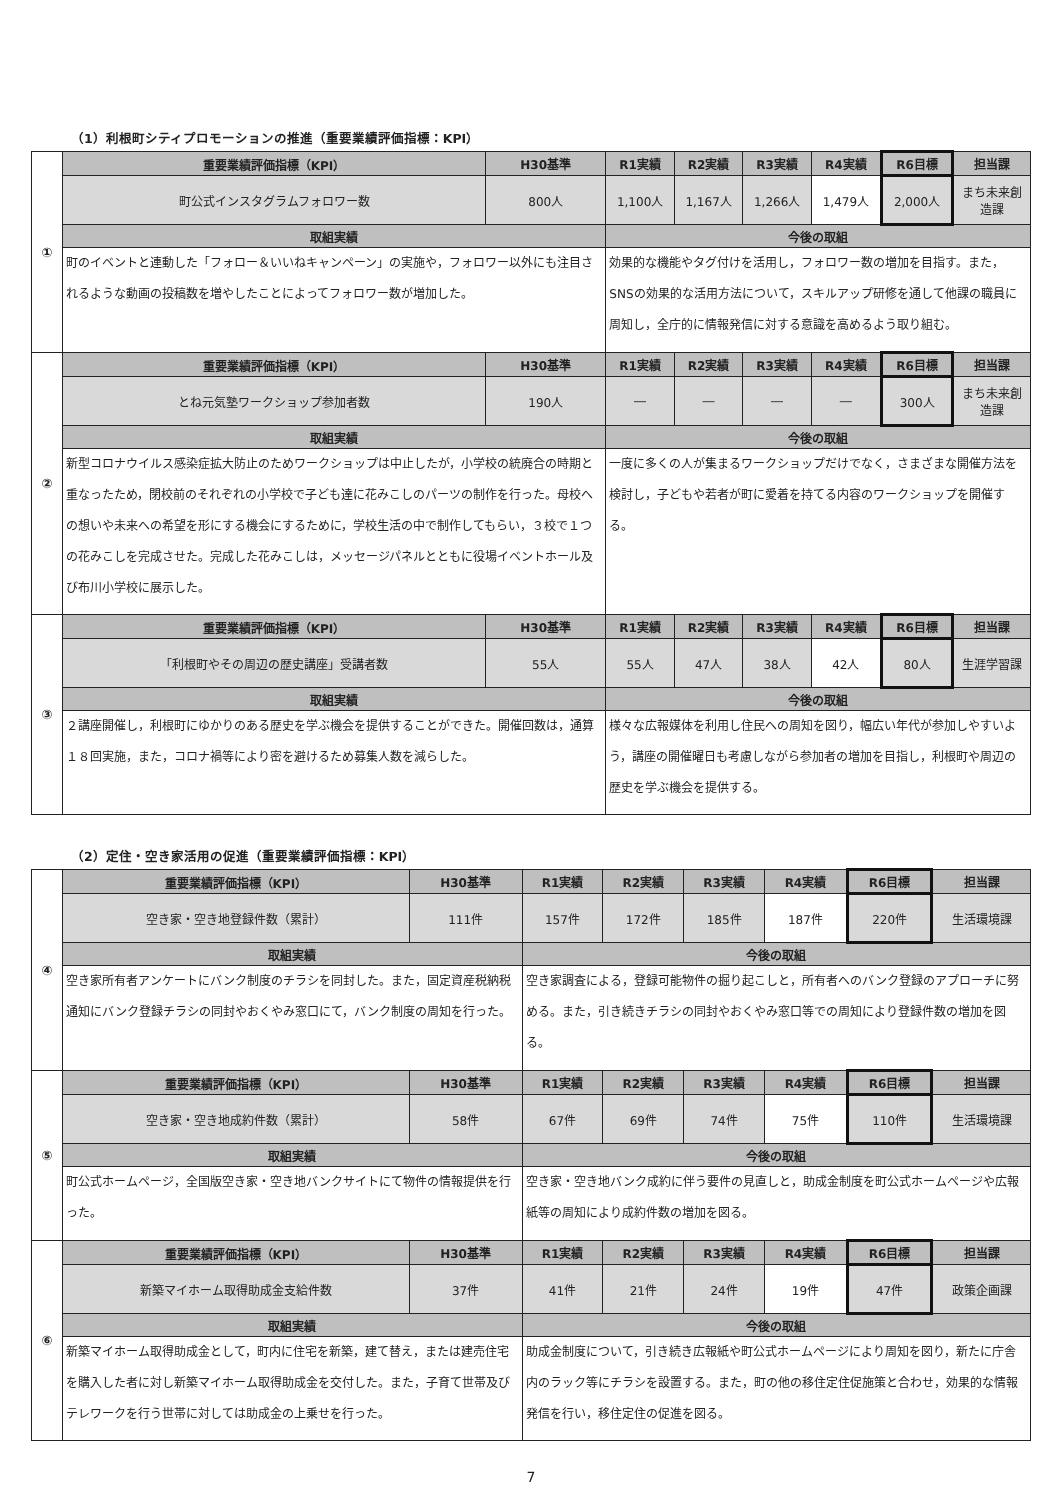（1）利根町シティプロモーションの推進（重要業績評価指標：KPI）
| ① | 重要業績評価指標（KPI） | H30基準 | R1実績 | R2実績 | R3実績 | R4実績 | R6目標 | 担当課 |
| | 町公式インスタグラムフォロワー数 | 800人 | 1,100人 | 1,167人 | 1,266人 | 1,479人 | 2,000人 | まち未来創造課 |
| | 取組実績 | | 今後の取組 | | | | | |
| | 町のイベントと連動した「フォロー＆いいねキャンペーン」の実施や，フォロワー以外にも注目されるような動画の投稿数を増やしたことによってフォロワー数が増加した。 | | 効果的な機能やタグ付けを活用し，フォロワー数の増加を目指す。また，SNSの効果的な活用方法について，スキルアップ研修を通して他課の職員に周知し，全庁的に情報発信に対する意識を高めるよう取り組む。 | | | | | |
| ② | 重要業績評価指標（KPI） | H30基準 | R1実績 | R2実績 | R3実績 | R4実績 | R6目標 | 担当課 |
| | とね元気塾ワークショップ参加者数 | 190人 | ― | ― | ― | ― | 300人 | まち未来創造課 |
| | 取組実績 | | 今後の取組 | | | | | |
| | 新型コロナウイルス感染症拡大防止のためワークショップは中止したが，小学校の統廃合の時期と重なったため，閉校前のそれぞれの小学校で子ども達に花みこしのパーツの制作を行った。母校への想いや未来への希望を形にする機会にするために，学校生活の中で制作してもらい，３校で１つの花みこしを完成させた。完成した花みこしは，メッセージパネルとともに役場イベントホール及び布川小学校に展示した。 | | 一度に多くの人が集まるワークショップだけでなく，さまざまな開催方法を検討し，子どもや若者が町に愛着を持てる内容のワークショップを開催する。 | | | | | |
| ③ | 重要業績評価指標（KPI） | H30基準 | R1実績 | R2実績 | R3実績 | R4実績 | R6目標 | 担当課 |
| | 「利根町やその周辺の歴史講座」受講者数 | 55人 | 55人 | 47人 | 38人 | 42人 | 80人 | 生涯学習課 |
| | 取組実績 | | 今後の取組 | | | | | |
| | ２講座開催し，利根町にゆかりのある歴史を学ぶ機会を提供することができた。開催回数は，通算１８回実施，また，コロナ禍等により密を避けるため募集人数を減らした。 | | 様々な広報媒体を利用し住民への周知を図り，幅広い年代が参加しやすいよう，講座の開催曜日も考慮しながら参加者の増加を目指し，利根町や周辺の歴史を学ぶ機会を提供する。 | | | | | |
（2）定住・空き家活用の促進（重要業績評価指標：KPI）
| ④ | 重要業績評価指標（KPI） | H30基準 | R1実績 | R2実績 | R3実績 | R4実績 | R6目標 | 担当課 |
| | 空き家・空き地登録件数（累計） | 111件 | 157件 | 172件 | 185件 | 187件 | 220件 | 生活環境課 |
| | 取組実績 | | 今後の取組 | | | | | |
| | 空き家所有者アンケートにバンク制度のチラシを同封した。また，固定資産税納税通知にバンク登録チラシの同封やおくやみ窓口にて，バンク制度の周知を行った。 | | 空き家調査による，登録可能物件の掘り起こしと，所有者へのバンク登録のアプローチに努める。また，引き続きチラシの同封やおくやみ窓口等での周知により登録件数の増加を図る。 | | | | | |
| ⑤ | 重要業績評価指標（KPI） | H30基準 | R1実績 | R2実績 | R3実績 | R4実績 | R6目標 | 担当課 |
| | 空き家・空き地成約件数（累計） | 58件 | 67件 | 69件 | 74件 | 75件 | 110件 | 生活環境課 |
| | 取組実績 | | 今後の取組 | | | | | |
| | 町公式ホームページ，全国版空き家・空き地バンクサイトにて物件の情報提供を行った。 | | 空き家・空き地バンク成約に伴う要件の見直しと，助成金制度を町公式ホームページや広報紙等の周知により成約件数の増加を図る。 | | | | | |
| ⑥ | 重要業績評価指標（KPI） | H30基準 | R1実績 | R2実績 | R3実績 | R4実績 | R6目標 | 担当課 |
| | 新築マイホーム取得助成金支給件数 | 37件 | 41件 | 21件 | 24件 | 19件 | 47件 | 政策企画課 |
| | 取組実績 | | 今後の取組 | | | | | |
| | 新築マイホーム取得助成金として，町内に住宅を新築，建て替え，または建売住宅を購入した者に対し新築マイホーム取得助成金を交付した。また，子育て世帯及びテレワークを行う世帯に対しては助成金の上乗せを行った。 | | 助成金制度について，引き続き広報紙や町公式ホームページにより周知を図り，新たに庁舎内のラック等にチラシを設置する。また，町の他の移住定住促施策と合わせ，効果的な情報発信を行い，移住定住の促進を図る。 | | | | | |
7